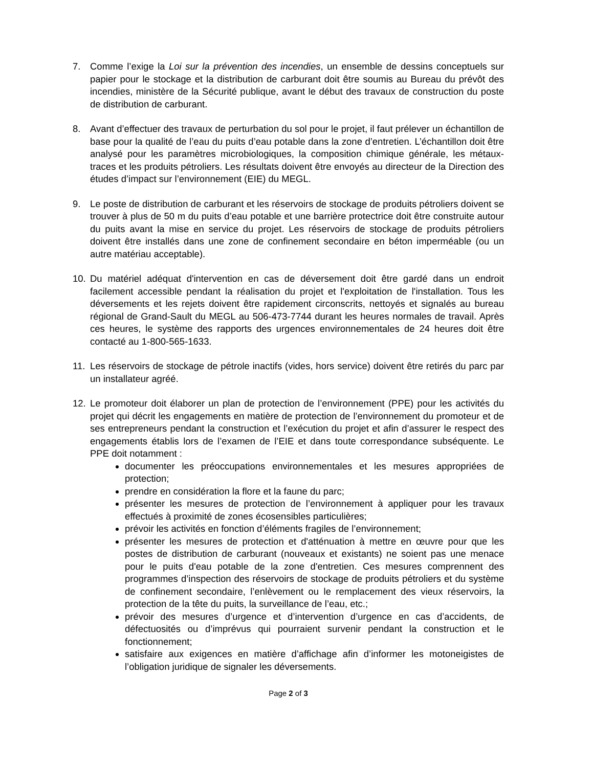7. Comme l’exige la Loi sur la prévention des incendies, un ensemble de dessins conceptuels sur papier pour le stockage et la distribution de carburant doit être soumis au Bureau du prévôt des incendies, ministère de la Sécurité publique, avant le début des travaux de construction du poste de distribution de carburant.
8. Avant d’effectuer des travaux de perturbation du sol pour le projet, il faut prélever un échantillon de base pour la qualité de l’eau du puits d’eau potable dans la zone d’entretien. L’échantillon doit être analysé pour les paramètres microbiologiques, la composition chimique générale, les métaux-traces et les produits pétroliers. Les résultats doivent être envoyés au directeur de la Direction des études d’impact sur l’environnement (EIE) du MEGL.
9. Le poste de distribution de carburant et les réservoirs de stockage de produits pétroliers doivent se trouver à plus de 50 m du puits d’eau potable et une barrière protectrice doit être construite autour du puits avant la mise en service du projet. Les réservoirs de stockage de produits pétroliers doivent être installés dans une zone de confinement secondaire en béton imperméable (ou un autre matériau acceptable).
10. Du matériel adéquat d'intervention en cas de déversement doit être gardé dans un endroit facilement accessible pendant la réalisation du projet et l'exploitation de l'installation. Tous les déversements et les rejets doivent être rapidement circonscrits, nettoyés et signalés au bureau régional de Grand-Sault du MEGL au 506-473-7744 durant les heures normales de travail. Après ces heures, le système des rapports des urgences environnementales de 24 heures doit être contacté au 1-800-565-1633.
11. Les réservoirs de stockage de pétrole inactifs (vides, hors service) doivent être retirés du parc par un installateur agréé.
12. Le promoteur doit élaborer un plan de protection de l’environnement (PPE) pour les activités du projet qui décrit les engagements en matière de protection de l’environnement du promoteur et de ses entrepreneurs pendant la construction et l’exécution du projet et afin d’assurer le respect des engagements établis lors de l’examen de l’EIE et dans toute correspondance subséquente. Le PPE doit notamment :
documenter les préoccupations environnementales et les mesures appropriées de protection;
prendre en considération la flore et la faune du parc;
présenter les mesures de protection de l’environnement à appliquer pour les travaux effectués à proximité de zones écosensibles particulières;
prévoir les activités en fonction d’éléments fragiles de l’environnement;
présenter les mesures de protection et d'atténuation à mettre en œuvre pour que les postes de distribution de carburant (nouveaux et existants) ne soient pas une menace pour le puits d'eau potable de la zone d'entretien. Ces mesures comprennent des programmes d’inspection des réservoirs de stockage de produits pétroliers et du système de confinement secondaire, l’enlèvement ou le remplacement des vieux réservoirs, la protection de la tête du puits, la surveillance de l’eau, etc.;
prévoir des mesures d’urgence et d’intervention d’urgence en cas d’accidents, de défectuosités ou d’imprévus qui pourraient survenir pendant la construction et le fonctionnement;
satisfaire aux exigences en matière d’affichage afin d’informer les motoneigistes de l’obligation juridique de signaler les déversements.
Page 2 of 3